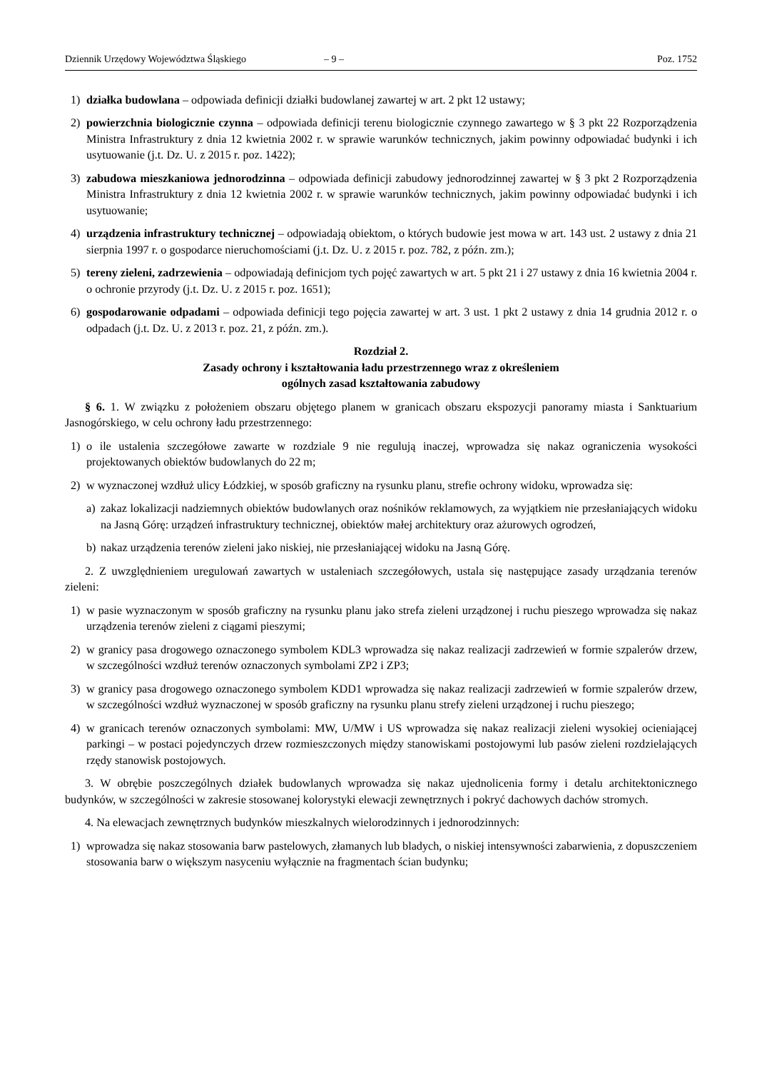Dziennik Urzędowy Województwa Śląskiego – 9 – Poz. 1752
1) działka budowlana – odpowiada definicji działki budowlanej zawartej w art. 2 pkt 12 ustawy;
2) powierzchnia biologicznie czynna – odpowiada definicji terenu biologicznie czynnego zawartego w § 3 pkt 22 Rozporządzenia Ministra Infrastruktury z dnia 12 kwietnia 2002 r. w sprawie warunków technicznych, jakim powinny odpowiadać budynki i ich usytuowanie (j.t. Dz. U. z 2015 r. poz. 1422);
3) zabudowa mieszkaniowa jednorodzinna – odpowiada definicji zabudowy jednorodzinnej zawartej w § 3 pkt 2 Rozporządzenia Ministra Infrastruktury z dnia 12 kwietnia 2002 r. w sprawie warunków technicznych, jakim powinny odpowiadać budynki i ich usytuowanie;
4) urządzenia infrastruktury technicznej – odpowiadają obiektom, o których budowie jest mowa w art. 143 ust. 2 ustawy z dnia 21 sierpnia 1997 r. o gospodarce nieruchomościami (j.t. Dz. U. z 2015 r. poz. 782, z późn. zm.);
5) tereny zieleni, zadrzewienia – odpowiadają definicjom tych pojęć zawartych w art. 5 pkt 21 i 27 ustawy z dnia 16 kwietnia 2004 r. o ochronie przyrody (j.t. Dz. U. z 2015 r. poz. 1651);
6) gospodarowanie odpadami – odpowiada definicji tego pojęcia zawartej w art. 3 ust. 1 pkt 2 ustawy z dnia 14 grudnia 2012 r. o odpadach (j.t. Dz. U. z 2013 r. poz. 21, z późn. zm.).
Rozdział 2.
Zasady ochrony i kształtowania ładu przestrzennego wraz z określeniem
ogólnych zasad kształtowania zabudowy
§ 6. 1. W związku z położeniem obszaru objętego planem w granicach obszaru ekspozycji panoramy miasta i Sanktuarium Jasnogórskiego, w celu ochrony ładu przestrzennego:
1) o ile ustalenia szczegółowe zawarte w rozdziale 9 nie regulują inaczej, wprowadza się nakaz ograniczenia wysokości projektowanych obiektów budowlanych do 22 m;
2) w wyznaczonej wzdłuż ulicy Łódzkiej, w sposób graficzny na rysunku planu, strefie ochrony widoku, wprowadza się:
a) zakaz lokalizacji nadziemnych obiektów budowlanych oraz nośników reklamowych, za wyjątkiem nie przesłaniających widoku na Jasną Górę: urządzeń infrastruktury technicznej, obiektów małej architektury oraz ażurowych ogrodzeń,
b) nakaz urządzenia terenów zieleni jako niskiej, nie przesłaniającej widoku na Jasną Górę.
2. Z uwzględnieniem uregulowań zawartych w ustaleniach szczegółowych, ustala się następujące zasady urządzania terenów zieleni:
1) w pasie wyznaczonym w sposób graficzny na rysunku planu jako strefa zieleni urządzonej i ruchu pieszego wprowadza się nakaz urządzenia terenów zieleni z ciągami pieszymi;
2) w granicy pasa drogowego oznaczonego symbolem KDL3 wprowadza się nakaz realizacji zadrzewień w formie szpalerów drzew, w szczególności wzdłuż terenów oznaczonych symbolami ZP2 i ZP3;
3) w granicy pasa drogowego oznaczonego symbolem KDD1 wprowadza się nakaz realizacji zadrzewień w formie szpalerów drzew, w szczególności wzdłuż wyznaczonej w sposób graficzny na rysunku planu strefy zieleni urządzonej i ruchu pieszego;
4) w granicach terenów oznaczonych symbolami: MW, U/MW i US wprowadza się nakaz realizacji zieleni wysokiej ocieniającej parkingi – w postaci pojedynczych drzew rozmieszczonych między stanowiskami postojowymi lub pasów zieleni rozdzielających rzędy stanowisk postojowych.
3. W obrębie poszczególnych działek budowlanych wprowadza się nakaz ujednolicenia formy i detalu architektonicznego budynków, w szczególności w zakresie stosowanej kolorystyki elewacji zewnętrznych i pokryć dachowych dachów stromych.
4. Na elewacjach zewnętrznych budynków mieszkalnych wielorodzinnych i jednorodzinnych:
1) wprowadza się nakaz stosowania barw pastelowych, złamanych lub bladych, o niskiej intensywności zabarwienia, z dopuszczeniem stosowania barw o większym nasyceniu wyłącznie na fragmentach ścian budynku;